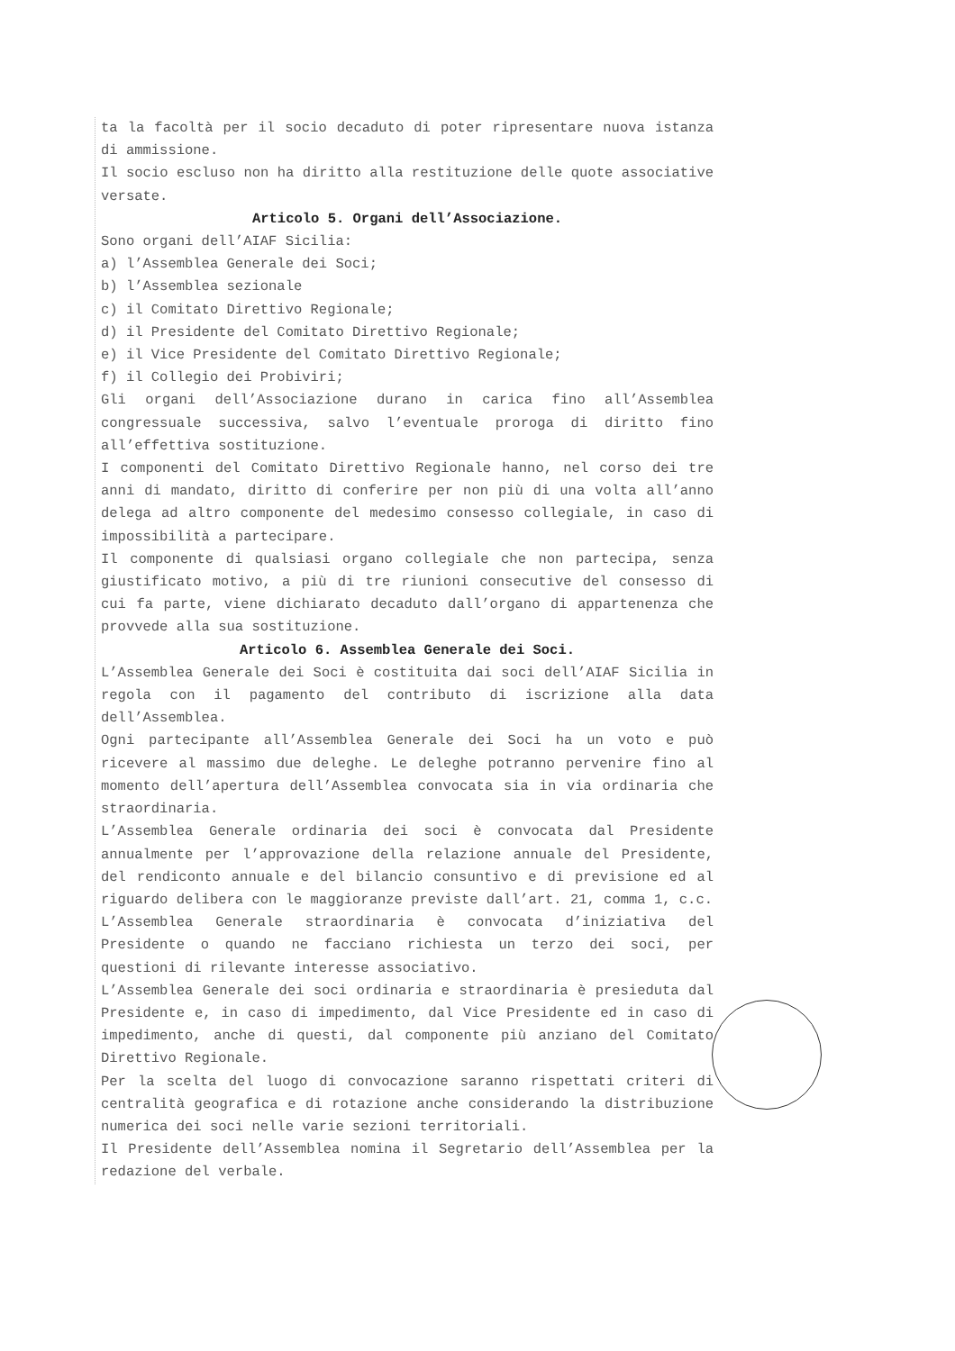ta la facoltà per il socio decaduto di poter ripresentare nuova istanza di ammissione.
Il socio escluso non ha diritto alla restituzione delle quote associative versate.
Articolo 5. Organi dell’Associazione.
Sono organi dell’AIAF Sicilia:
a) l’Assemblea Generale dei Soci;
b) l’Assemblea sezionale
c) il Comitato Direttivo Regionale;
d) il Presidente del Comitato Direttivo Regionale;
e) il Vice Presidente del Comitato Direttivo Regionale;
f) il Collegio dei Probiviri;
Gli organi dell’Associazione durano in carica fino all’Assemblea congressuale successiva, salvo l’eventuale proroga di diritto fino all’effettiva sostituzione.
I componenti del Comitato Direttivo Regionale hanno, nel corso dei tre anni di mandato, diritto di conferire per non più di una volta all’anno delega ad altro componente del medesimo consesso collegiale, in caso di impossibilità a partecipare.
Il componente di qualsiasi organo collegiale che non partecipa, senza giustificato motivo, a più di tre riunioni consecutive del consesso di cui fa parte, viene dichiarato decaduto dall’organo di appartenenza che provvede alla sua sostituzione.
Articolo 6. Assemblea Generale dei Soci.
L’Assemblea Generale dei Soci è costituita dai soci dell’AIAF Sicilia in regola con il pagamento del contributo di iscrizione alla data dell’Assemblea.
Ogni partecipante all’Assemblea Generale dei Soci ha un voto e può ricevere al massimo due deleghe. Le deleghe potranno pervenire fino al momento dell’apertura dell’Assemblea convocata sia in via ordinaria che straordinaria.
L’Assemblea Generale ordinaria dei soci è convocata dal Presidente annualmente per l’approvazione della relazione annuale del Presidente, del rendiconto annuale e del bilancio consuntivo e di previsione ed al riguardo delibera con le maggioranze previste dall’art. 21, comma 1, c.c.
L’Assemblea Generale straordinaria è convocata d’iniziativa del Presidente o quando ne facciano richiesta un terzo dei soci, per questioni di rilevante interesse associativo.
L’Assemblea Generale dei soci ordinaria e straordinaria è presieduta dal Presidente e, in caso di impedimento, dal Vice Presidente ed in caso di impedimento, anche di questi, dal componente più anziano del Comitato Direttivo Regionale.
Per la scelta del luogo di convocazione saranno rispettati criteri di centralità geografica e di rotazione anche considerando la distribuzione numerica dei soci nelle varie sezioni territoriali.
Il Presidente dell’Assemblea nomina il Segretario dell’Assemblea per la redazione del verbale.